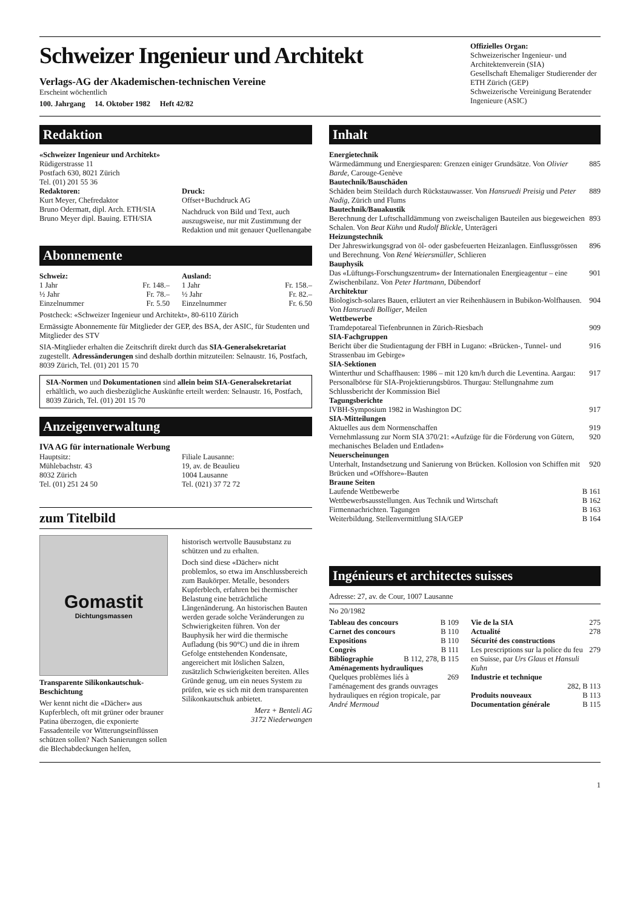Schweizer Ingenieur und Architekt
Verlags-AG der Akademischen-technischen Vereine
Erscheint wöchentlich
100. Jahrgang 14. Oktober 1982 Heft 42/82
Offizielles Organ:
Schweizerischer Ingenieur- und Architektenverein (SIA)
Gesellschaft Ehemaliger Studierender der ETH Zürich (GEP)
Schweizerische Vereinigung Beratender Ingenieure (ASIC)
Redaktion
«Schweizer Ingenieur und Architekt»
Rüdigerstrasse 11
Postfach 630, 8021 Zürich
Tel. (01) 201 55 36
Redaktoren:
Kurt Meyer, Chefredaktor
Bruno Odermatt, dipl. Arch. ETH/SIA
Bruno Meyer dipl. Bauing. ETH/SIA
Druck:
Offset+Buchdruck AG
Nachdruck von Bild und Text, auch auszugsweise, nur mit Zustimmung der Redaktion und mit genauer Quellenangabe
Abonnemente
Schweiz:
1 Jahr Fr. 148.–
½ Jahr Fr. 78.–
Einzelnummer Fr. 5.50
Ausland:
1 Jahr Fr. 158.–
½ Jahr Fr. 82.–
Einzelnummer Fr. 6.50
Postcheck: «Schweizer Ingenieur und Architekt», 80-6110 Zürich
Ermässigte Abonnemente für Mitglieder der GEP, des BSA, der ASIC, für Studenten und Mitglieder des STV
SIA-Mitglieder erhalten die Zeitschrift direkt durch das SIA-Generalsekretariat zugestellt. Adressänderungen sind deshalb dorthin mitzuteilen: Selnaustr. 16, Postfach, 8039 Zürich, Tel. (01) 201 15 70
SIA-Normen und Dokumentationen sind allein beim SIA-Generalsekretariat erhältlich, wo auch diesbezügliche Auskünfte erteilt werden: Selnaustr. 16, Postfach, 8039 Zürich, Tel. (01) 201 15 70
Anzeigenverwaltung
IVA AG für internationale Werbung
Hauptsitz:
Mühlebachstr. 43
8032 Zürich
Tel. (01) 251 24 50
Filiale Lausanne:
19, av. de Beaulieu
1004 Lausanne
Tel. (021) 37 72 72
zum Titelbild
Gomastit
Dichtungsmassen
Transparente Silikonkautschuk-Beschichtung
Wer kennt nicht die «Dächer» aus Kupferblech, oft mit grüner oder brauner Patina überzogen, die exponierte Fassadenteile vor Witterungseinflüssen schützen sollen? Nach Sanierungen sollen die Blechabdeckungen helfen,
historisch wertvolle Bausubstanz zu schützen und zu erhalten.
Doch sind diese «Dächer» nicht problemlos, so etwa im Anschlussbereich zum Baukörper. Metalle, besonders Kupferblech, erfahren bei thermischer Belastung eine beträchtliche Längenänderung. An historischen Bauten werden gerade solche Veränderungen zu Schwierigkeiten führen. Von der Bauphysik her wird die thermische Aufladung (bis 90°C) und die in ihrem Gefolge entstehenden Kondensate, angereichert mit löslichen Salzen, zusätzlich Schwierigkeiten bereiten. Alles Gründe genug, um ein neues System zu prüfen, wie es sich mit dem transparenten Silikonkautschuk anbietet.
Merz + Benteli AG
3172 Niederwangen
Inhalt
Energietechnik
Wärmedämmung und Energiesparen: Grenzen einiger Grundsätze. Von Olivier Barde, Carouge-Genève 885
Bautechnik/Bauschäden
Schäden beim Steildach durch Rückstauwasser. Von Hansruedi Preisig und Peter Nadig, Zürich und Flums 889
Bautechnik/Bauakustik
Berechnung der Luftschalldämmung von zweischaligen Bauteilen aus biegeweichen Schalen. Von Beat Kühn und Rudolf Blickle, Unterägeri 893
Heizungstechnik
Der Jahreswirkungsgrad von öl- oder gasbefeuerten Heizanlagen. Einflussgrössen und Berechnung. Von René Weiersmüller, Schlieren 896
Bauphysik
Das «Lüftungs-Forschungszentrum» der Internationalen Energieagentur – eine Zwischenbilanz. Von Peter Hartmann, Dübendorf 901
Architektur
Biologisch-solares Bauen, erläutert an vier Reihenhäusern in Bubikon-Wolfhausen. Von Hansruedi Bolliger, Meilen 904
Wettbewerbe
Tramdepotareal Tiefenbrunnen in Zürich-Riesbach 909
SIA-Fachgruppen
Bericht über die Studientagung der FBH in Lugano: «Brücken-, Tunnel- und Strassenbau im Gebirge» 916
SIA-Sektionen
Winterthur und Schaffhausen: 1986 – mit 120 km/h durch die Leventina. Aargau: Personalbörse für SIA-Projektierungsbüros. Thurgau: Stellungnahme zum Schlussbericht der Kommission Biel 917
Tagungsberichte
IVBH-Symposium 1982 in Washington DC 917
SIA-Mitteilungen
Aktuelles aus dem Normenschaffen 919
Vernehmlassung zur Norm SIA 370/21: «Aufzüge für die Förderung von Gütern, mechanisches Beladen und Entladen» 920
Neuerscheinungen
Unterhalt, Instandsetzung und Sanierung von Brücken. Kollosion von Schiffen mit Brücken und «Offshore»-Bauten 920
Braune Seiten
Laufende Wettbewerbe B 161
Wettbewerbsausstellungen. Aus Technik und Wirtschaft B 162
Firmennachrichten. Tagungen B 163
Weiterbildung. Stellenvermittlung SIA/GEP B 164
Ingénieurs et architectes suisses
Adresse: 27, av. de Cour, 1007 Lausanne
No 20/1982
Tableau des concours B 109
Carnet des concours B 110
Expositions B 110
Congrès B 111
Bibliographie B 112, 278, B 115
Aménagements hydrauliques
Quelques problèmes liés à l'aménagement des grands ouvrages hydrauliques en région tropicale, par André Mermoud 269
Vie de la SIA 275
Actualité 278
Sécurité des constructions
Les prescriptions sur la police du feu en Suisse, par Urs Glaus et Hansuli Kuhn 279
Industrie et technique
282, B 113
Produits nouveaux B 113
Documentation générale B 115
1